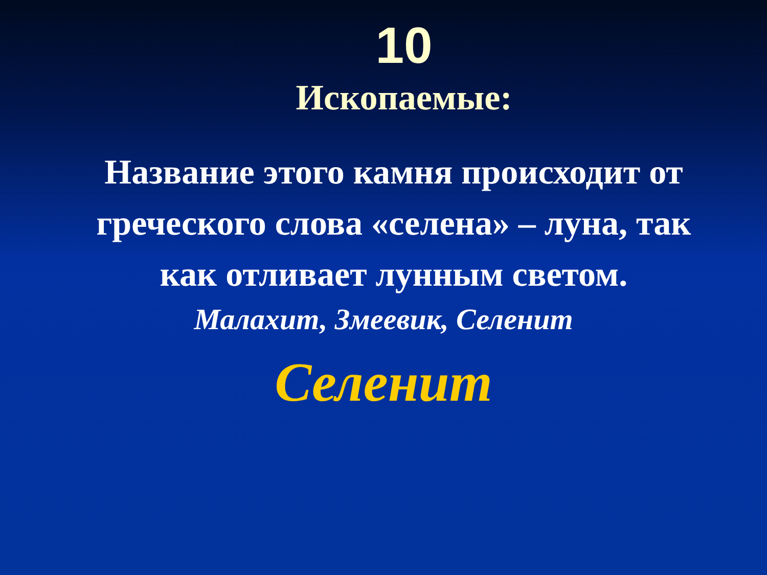10
Ископаемые:
Название этого камня происходит от греческого слова «селена» – луна, так как отливает лунным светом.
Малахит, Змеевик, Селенит
Селенит